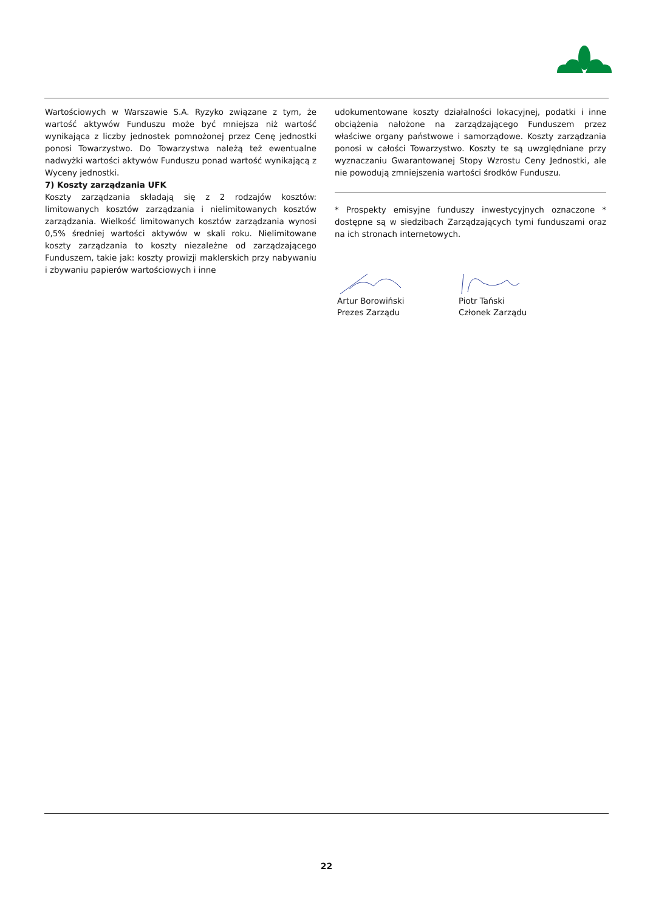Wartościowych w Warszawie S.A. Ryzyko związane z tym, że wartość aktywów Funduszu może być mniejsza niż wartość wynikająca z liczby jednostek pomnożonej przez Cenę jednostki ponosi Towarzystwo. Do Towarzystwa należą też ewentualne nadwyżki wartości aktywów Funduszu ponad wartość wynikającą z Wyceny jednostki.
7) Koszty zarządzania UFK
Koszty zarządzania składają się z 2 rodzajów kosztów: limitowanych kosztów zarządzania i nielimitowanych kosztów zarządzania. Wielkość limitowanych kosztów zarządzania wynosi 0,5% średniej wartości aktywów w skali roku. Nielimitowane koszty zarządzania to koszty niezależne od zarządzającego Funduszem, takie jak: koszty prowizji maklerskich przy nabywaniu i zbywaniu papierów wartościowych i inne
udokumentowane koszty działalności lokacyjnej, podatki i inne obciążenia nałożone na zarządzającego Funduszem przez właściwe organy państwowe i samorządowe. Koszty zarządzania ponosi w całości Towarzystwo. Koszty te są uwzględniane przy wyznaczaniu Gwarantowanej Stopy Wzrostu Ceny Jednostki, ale nie powodują zmniejszenia wartości środków Funduszu.
* Prospekty emisyjne funduszy inwestycyjnych oznaczone * dostępne są w siedzibach Zarządzających tymi funduszami oraz na ich stronach internetowych.
Artur Borowiński
Prezes Zarządu
Piotr Tański
Członek Zarządu
22